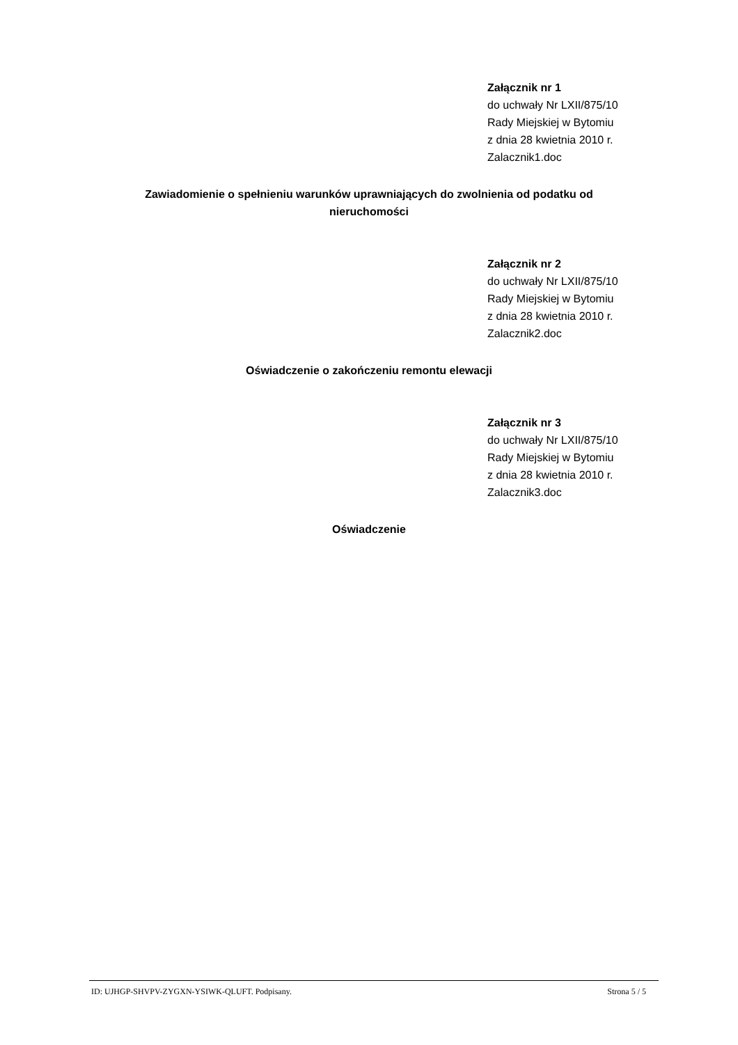Załącznik nr 1
do uchwały Nr LXII/875/10
Rady Miejskiej w Bytomiu
z dnia 28 kwietnia 2010 r.
Zalacznik1.doc
Zawiadomienie o spełnieniu warunków uprawniających do zwolnienia od podatku od nieruchomości
Załącznik nr 2
do uchwały Nr LXII/875/10
Rady Miejskiej w Bytomiu
z dnia 28 kwietnia 2010 r.
Zalacznik2.doc
Oświadczenie o zakończeniu remontu elewacji
Załącznik nr 3
do uchwały Nr LXII/875/10
Rady Miejskiej w Bytomiu
z dnia 28 kwietnia 2010 r.
Zalacznik3.doc
Oświadczenie
ID: UJHGP-SHVPV-ZYGXN-YSIWK-QLUFT. Podpisany. Strona 5 / 5